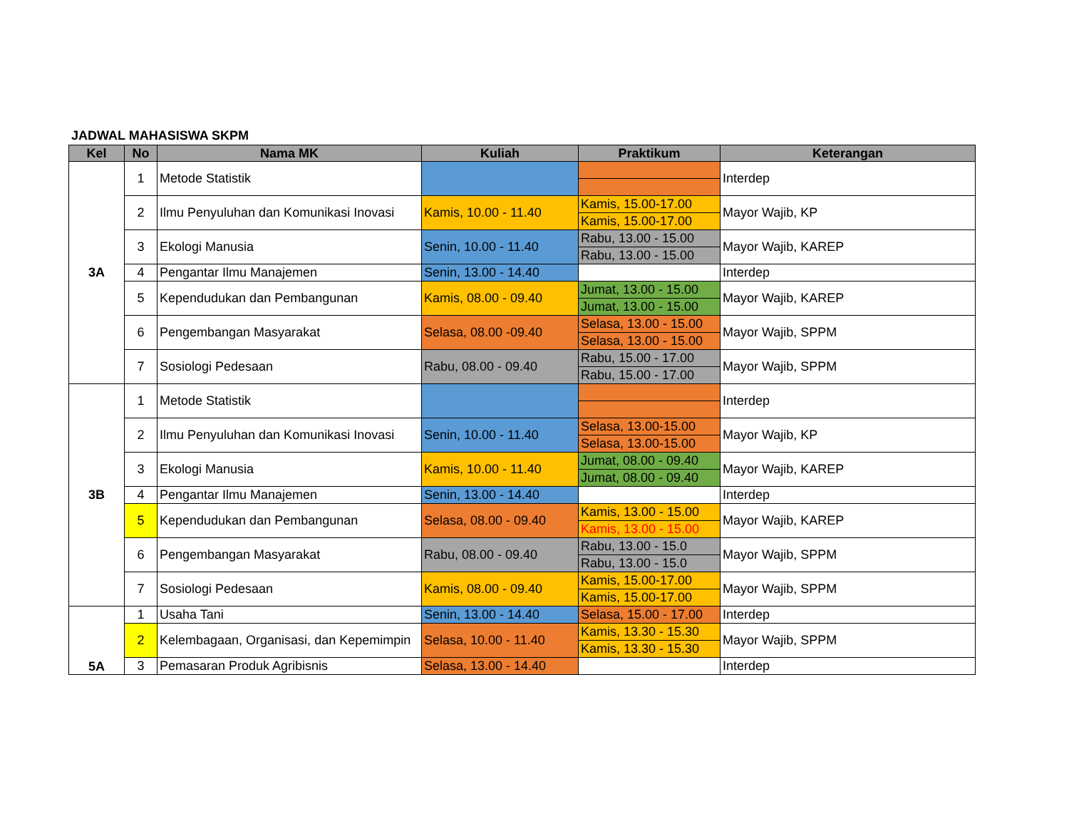JADWAL MAHASISWA SKPM
| Kel | No | Nama MK | Kuliah | Praktikum | Keterangan |
| --- | --- | --- | --- | --- | --- |
| 3A | 1 | Metode Statistik | | | Interdep |
| | 2 | Ilmu Penyuluhan dan Komunikasi Inovasi | Kamis, 10.00 - 11.40 | Kamis, 15.00-17.00 | Mayor Wajib, KP |
| | | | | Kamis, 15.00-17.00 | |
| | 3 | Ekologi Manusia | Senin, 10.00 - 11.40 | Rabu, 13.00 - 15.00 | Mayor Wajib, KAREP |
| | | | | Rabu, 13.00 - 15.00 | |
| | 4 | Pengantar Ilmu Manajemen | Senin, 13.00 - 14.40 | | Interdep |
| | 5 | Kependudukan dan Pembangunan | Kamis, 08.00 - 09.40 | Jumat, 13.00 - 15.00 | Mayor Wajib, KAREP |
| | | | | Jumat, 13.00 - 15.00 | |
| | 6 | Pengembangan Masyarakat | Selasa, 08.00 -09.40 | Selasa, 13.00 - 15.00 | Mayor Wajib, SPPM |
| | | | | Selasa, 13.00 - 15.00 | |
| | 7 | Sosiologi Pedesaan | Rabu, 08.00 - 09.40 | Rabu, 15.00 - 17.00 | Mayor Wajib, SPPM |
| | | | | Rabu, 15.00 - 17.00 | |
| 3B | 1 | Metode Statistik | | | Interdep |
| | 2 | Ilmu Penyuluhan dan Komunikasi Inovasi | Senin, 10.00 - 11.40 | Selasa, 13.00-15.00 | Mayor Wajib, KP |
| | | | | Selasa, 13.00-15.00 | |
| | 3 | Ekologi Manusia | Kamis, 10.00 - 11.40 | Jumat, 08.00 - 09.40 | Mayor Wajib, KAREP |
| | | | | Jumat, 08.00 - 09.40 | |
| | 4 | Pengantar Ilmu Manajemen | Senin, 13.00 - 14.40 | | Interdep |
| | 5 | Kependudukan dan Pembangunan | Selasa, 08.00 - 09.40 | Kamis, 13.00 - 15.00 | Mayor Wajib, KAREP |
| | | | | Kamis, 13.00 - 15.00 | |
| | 6 | Pengembangan Masyarakat | Rabu, 08.00 - 09.40 | Rabu, 13.00 - 15.0 | Mayor Wajib, SPPM |
| | | | | Rabu, 13.00 - 15.0 | |
| | 7 | Sosiologi Pedesaan | Kamis, 08.00 - 09.40 | Kamis, 15.00-17.00 | Mayor Wajib, SPPM |
| | | | | Kamis, 15.00-17.00 | |
| 5A | 1 | Usaha Tani | Senin, 13.00 - 14.40 | Selasa, 15.00 - 17.00 | Interdep |
| | 2 | Kelembagaan, Organisasi, dan Kepemimpin | Selasa, 10.00 - 11.40 | Kamis, 13.30 - 15.30 | Mayor Wajib, SPPM |
| | | | | Kamis, 13.30 - 15.30 | |
| | 3 | Pemasaran Produk Agribisnis | Selasa, 13.00 - 14.40 | | Interdep |